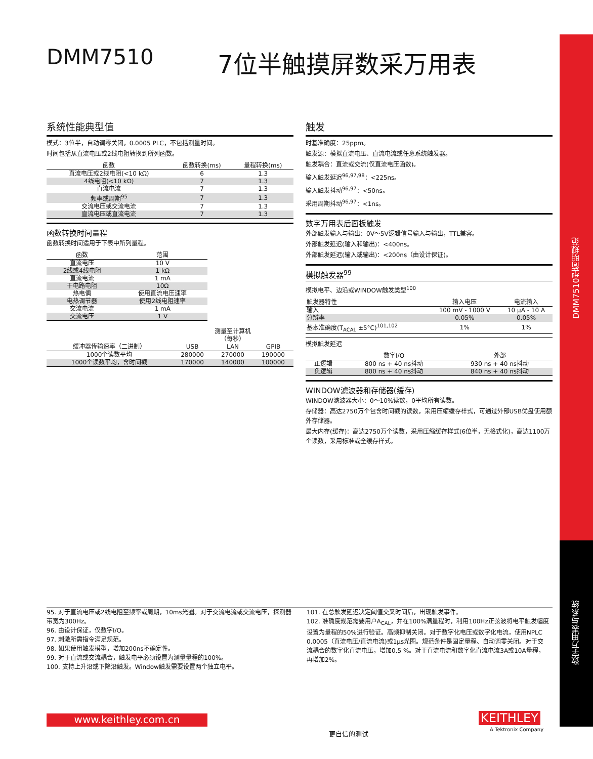DMM7510型简明规范
数字万用表与系统
DMM7510 7位半触摸屏数采万用表
系统性能典型值
模式：3位半，自动调零关闭，0.0005 PLC，不包括测量时间。
时间包括从直流电压或2线电阻转换到所列函数。
| 函数 | 函数转换(ms) | 量程转换(ms) |
| --- | --- | --- |
| 直流电压或2线电阻(<10 kΩ) | 6 | 1.3 |
| 4线电阻(<10 kΩ) | 7 | 1.3 |
| 直流电流 | 7 | 1.3 |
| 频率或周期<sup>95</sup> | 7 | 1.3 |
| 交流电压或交流电流 | 7 | 1.3 |
| 直流电压或直流电流 | 7 | 1.3 |
函数转换时间量程
函数转换时间适用于下表中所列量程。
| 函数 | 范围 |
| --- | --- |
| 直流电压 | 10 V |
| 2线或4线电阻 | 1 kΩ |
| 直流电流 | 1 mA |
| 干电路电阻 | 10Ω |
| 热电偶 | 使用直流电压速率 |
| 电热调节器 | 使用2线电阻速率 |
| 交流电流 | 1 mA |
| 交流电压 | 1 V |
| | 测量至计算机 （每秒） | | |
| --- | --- | --- | --- |
| 缓冲器传输速率（二进制） | USB | LAN | GPIB |
| 1000个读数平均 | 280000 | 270000 | 190000 |
| 1000个读数平均，含时间戳 | 170000 | 140000 | 100000 |
触发
时基准确度：25ppm。
触发源：模拟直流电压、直流电流或任意系统触发器。
触发耦合：直流或交流(仅直流电压函数)。
输入触发延迟<sup>96,97,98</sup>：<225ns。
输入触发抖动<sup>96,97</sup>：<50ns。
采用周期抖动<sup>96,97</sup>：<1ns。
数字万用表后面板触发
外部触发输入与输出：0V～5V逻辑信号输入与输出，TTL兼容。
外部触发延迟(输入和输出)：<400ns。
外部触发延迟(输入或输出)：<200ns（由设计保证)。
模拟触发器<sup>99</sup>
模拟电平、边沿或WINDOW触发类型<sup>100</sup>
| 触发器特性 | 输入电压 | 电流输入 |
| --- | --- | --- |
| 输入 | 100 mV - 1000 V | 10 μA - 10 A |
| 分辨率 | 0.05% | 0.05% |
| 基本准确度(T<sub>ACAL</sub> ±5°C)<sup>101,102</sup> | 1% | 1% |
模拟触发延迟
| | 数字I/O | 外部 |
| --- | --- | --- |
| 正逻辑 | 800 ns + 40 ns抖动 | 930 ns + 40 ns抖动 |
| 负逻辑 | 800 ns + 40 ns抖动 | 840 ns + 40 ns抖动 |
WINDOW滤波器和存储器(缓存)
WINDOW滤波器大小：0～10%读数，0平均所有读数。
存储器：高达2750万个包含时间戳的读数，采用压缩缓存样式，可通过外部USB优盘使用额外存储器。
最大内存(缓存)：高达2750万个读数，采用压缩缓存样式(6位半，无格式化)，高达1100万个读数，采用标准或全缓存样式。
95. 对于直流电压或2线电阻至频率或周期，10ms光圈。对于交流电流或交流电压，探测器带宽为300Hz。
96. 由设计保证，仅数字I/O。
97. 刺激所需指令满足规范。
98. 如果使用触发模型，增加200ns不确定性。
99. 对于直流或交流耦合，触发电平必须设置为测量量程的100%。
100. 支持上升沿或下降沿触发。Window触发需要设置两个独立电平。
101. 在总触发延迟决定阈值交叉时间后，出现触发事件。
102. 准确度规范需要用户A<sub>CAL</sub>，并在100%满量程时，利用100Hz正弦波将电平触发幅度设置为量程的50%进行验证。高频抑制关闭。对于数字化电压或数字化电流，使用NPLC 0.0005（直流电压/直流电流)或1μs光圈。规范条件是固定量程、自动调零关闭。对于交流耦合的数字化直流电压，增加0.5 %。对于直流电流和数字化直流电流3A或10A量程，再增加2%。
www.keithley.com.cn
更自信的测试
KEITHLEY
A Tektronix Company